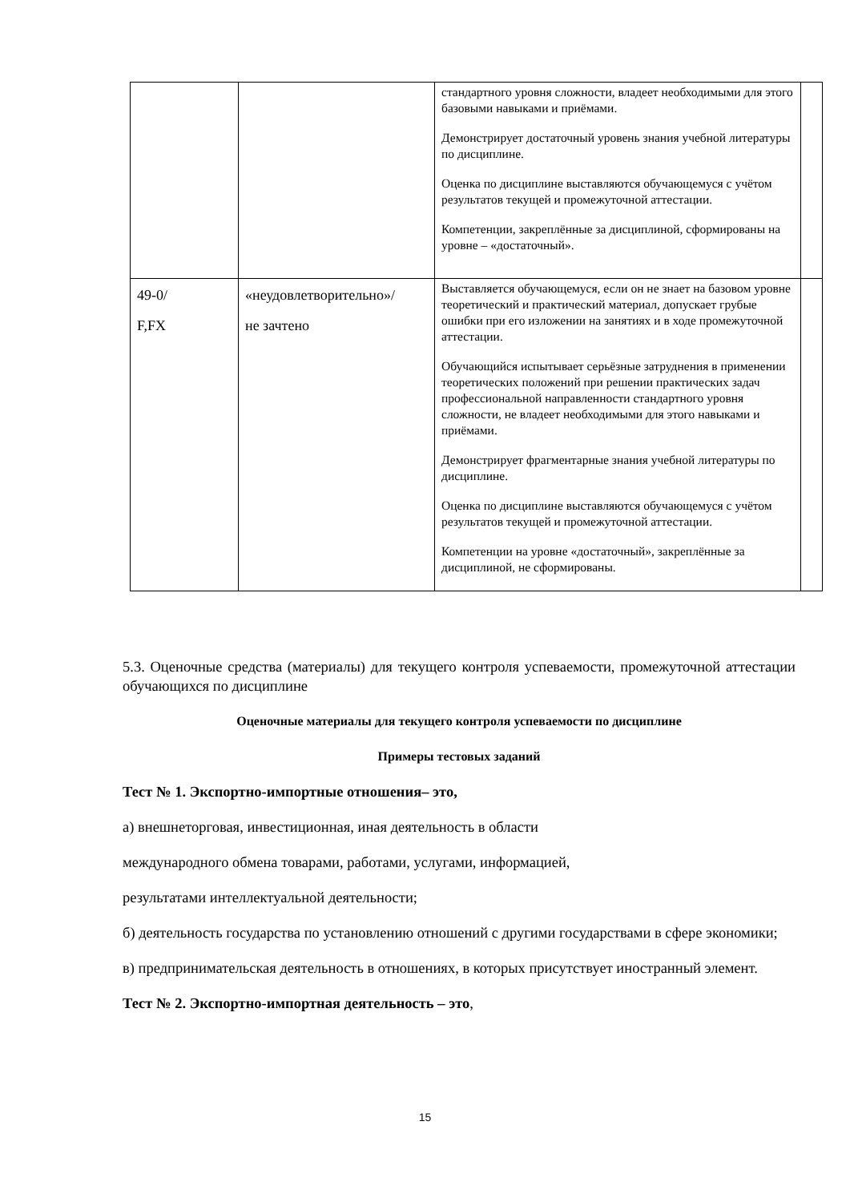| | | стандартного уровня сложности, владеет необходимыми для этого базовыми навыками и приёмами. Демонстрирует достаточный уровень знания учебной литературы по дисциплине. Оценка по дисциплине выставляются обучающемуся с учётом результатов текущей и промежуточной аттестации. Компетенции, закреплённые за дисциплиной, сформированы на уровне – «достаточный». | |
| 49-0/ F,FX | «неудовлетворительно»/ не зачтено | Выставляется обучающемуся, если он не знает на базовом уровне теоретический и практический материал, допускает грубые ошибки при его изложении на занятиях и в ходе промежуточной аттестации. Обучающийся испытывает серьёзные затруднения в применении теоретических положений при решении практических задач профессиональной направленности стандартного уровня сложности, не владеет необходимыми для этого навыками и приёмами. Демонстрирует фрагментарные знания учебной литературы по дисциплине. Оценка по дисциплине выставляются обучающемуся с учётом результатов текущей и промежуточной аттестации. Компетенции на уровне «достаточный», закреплённые за дисциплиной, не сформированы. | |
5.3. Оценочные средства (материалы) для текущего контроля успеваемости, промежуточной аттестации обучающихся по дисциплине
Оценочные материалы для текущего контроля успеваемости по дисциплине
Примеры тестовых заданий
Тест № 1. Экспортно-импортные отношения– это,
а) внешнеторговая, инвестиционная, иная деятельность в области
международного обмена товарами, работами, услугами, информацией,
результатами интеллектуальной деятельности;
б) деятельность государства по установлению отношений с другими государствами в сфере экономики;
в) предпринимательская деятельность в отношениях, в которых присутствует иностранный элемент.
Тест № 2. Экспортно-импортная деятельность – это,
15